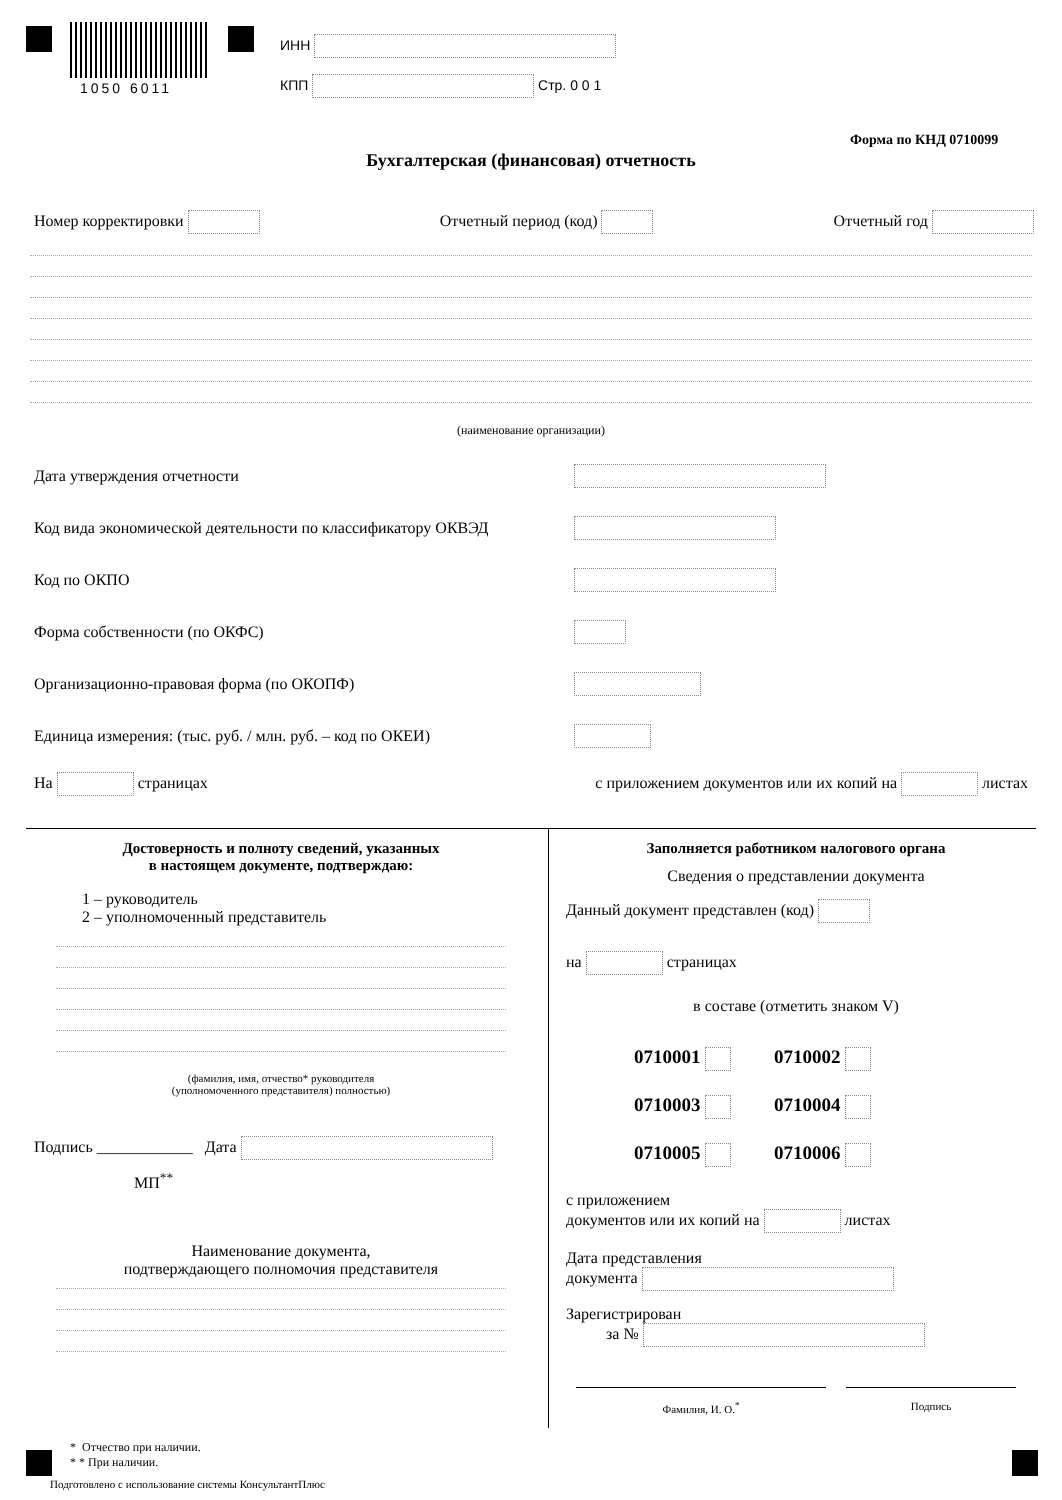1050 6011
ИНН
КПП Стр. 0 0 1
Форма по КНД 0710099
Бухгалтерская (финансовая) отчетность
Номер корректировки Отчетный период (код) Отчетный год
(наименование организации)
Дата утверждения отчетности
Код вида экономической деятельности по классификатору ОКВЭД
Код по ОКПО
Форма собственности (по ОКФС)
Организационно-правовая форма (по ОКОПФ)
Единица измерения: (тыс. руб. / млн. руб. – код по ОКЕИ)
На страницах с приложением документов или их копий на листах
Достоверность и полноту сведений, указанных
в настоящем документе, подтверждаю:
1 – руководитель
2 – уполномоченный представитель
(фамилия, имя, отчество* руководителя
(уполномоченного представителя) полностью)
Подпись ____________ Дата
МП<sup>**</sup>
Наименование документа,
подтверждающего полномочия представителя
Заполняется работником налогового органа
Сведения о представлении документа
Данный документ представлен (код)
на страницах
в составе (отметить знаком V)
0710001 0710002
0710003 0710004
0710005 0710006
с приложением
документов или их копий на листах
Дата представления
документа
Зарегистрирован
за №
Фамилия, И. О.<sup>*</sup> Подпись
* Отчество при наличии.
* * При наличии.
Подготовлено с использование системы КонсультантПлюс